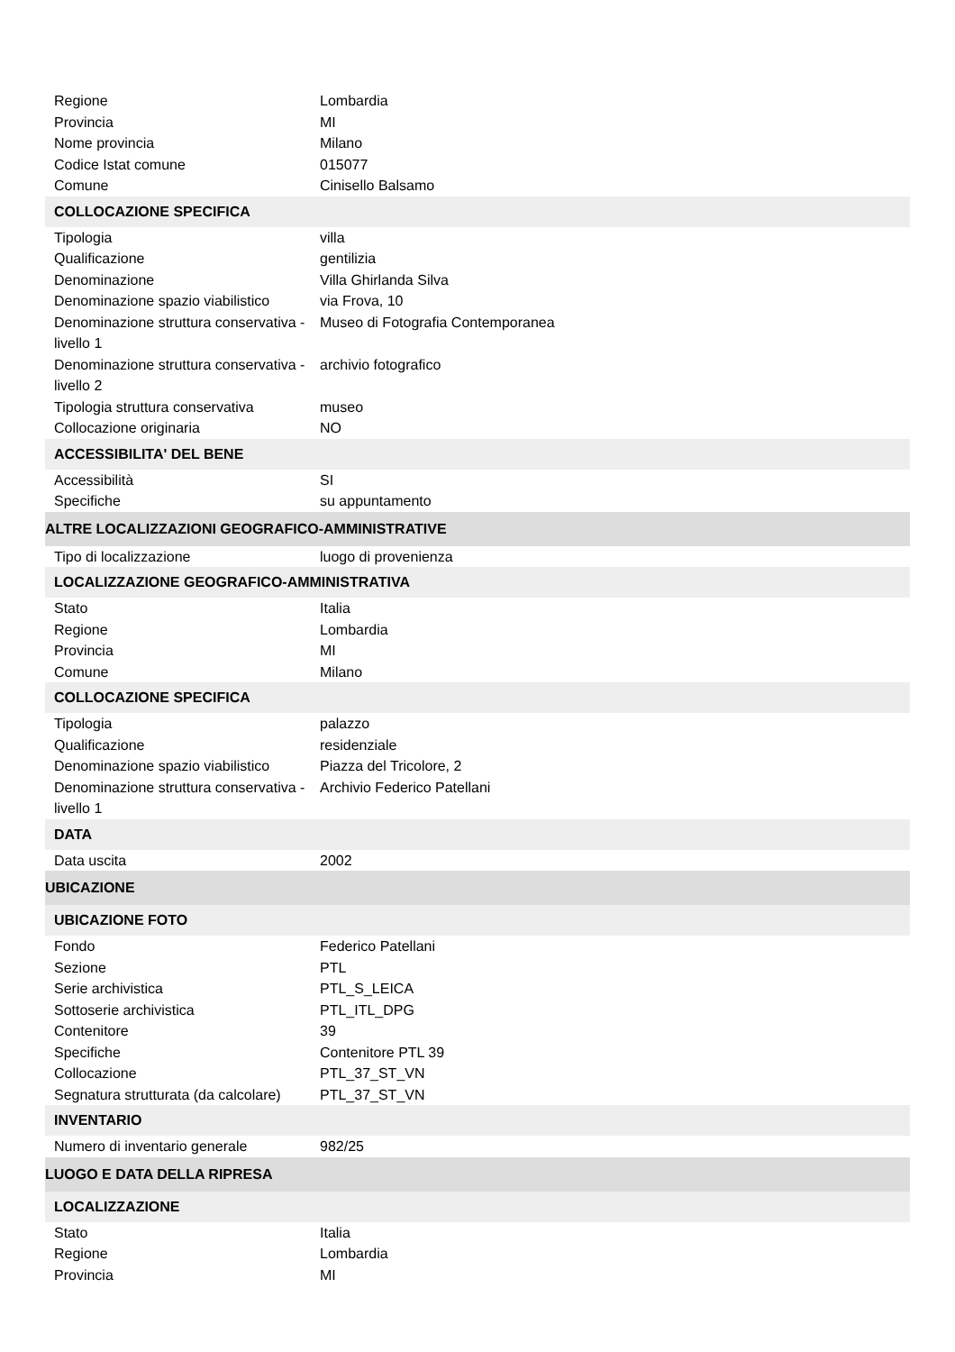| Regione | Lombardia |
| Provincia | MI |
| Nome provincia | Milano |
| Codice Istat comune | 015077 |
| Comune | Cinisello Balsamo |
| COLLOCAZIONE SPECIFICA | |
| Tipologia | villa |
| Qualificazione | gentilizia |
| Denominazione | Villa Ghirlanda Silva |
| Denominazione spazio viabilistico | via Frova, 10 |
| Denominazione struttura conservativa - livello 1 | Museo di Fotografia Contemporanea |
| Denominazione struttura conservativa - livello 2 | archivio fotografico |
| Tipologia struttura conservativa | museo |
| Collocazione originaria | NO |
| ACCESSIBILITA' DEL BENE | |
| Accessibilità | SI |
| Specifiche | su appuntamento |
| ALTRE LOCALIZZAZIONI GEOGRAFICO-AMMINISTRATIVE | |
| Tipo di localizzazione | luogo di provenienza |
| LOCALIZZAZIONE GEOGRAFICO-AMMINISTRATIVA | |
| Stato | Italia |
| Regione | Lombardia |
| Provincia | MI |
| Comune | Milano |
| COLLOCAZIONE SPECIFICA | |
| Tipologia | palazzo |
| Qualificazione | residenziale |
| Denominazione spazio viabilistico | Piazza del Tricolore, 2 |
| Denominazione struttura conservativa - livello 1 | Archivio Federico Patellani |
| DATA | |
| Data uscita | 2002 |
| UBICAZIONE | |
| UBICAZIONE FOTO | |
| Fondo | Federico Patellani |
| Sezione | PTL |
| Serie archivistica | PTL_S_LEICA |
| Sottoserie archivistica | PTL_ITL_DPG |
| Contenitore | 39 |
| Specifiche | Contenitore PTL 39 |
| Collocazione | PTL_37_ST_VN |
| Segnatura strutturata (da calcolare) | PTL_37_ST_VN |
| INVENTARIO | |
| Numero di inventario generale | 982/25 |
| LUOGO E DATA DELLA RIPRESA | |
| LOCALIZZAZIONE | |
| Stato | Italia |
| Regione | Lombardia |
| Provincia | MI |